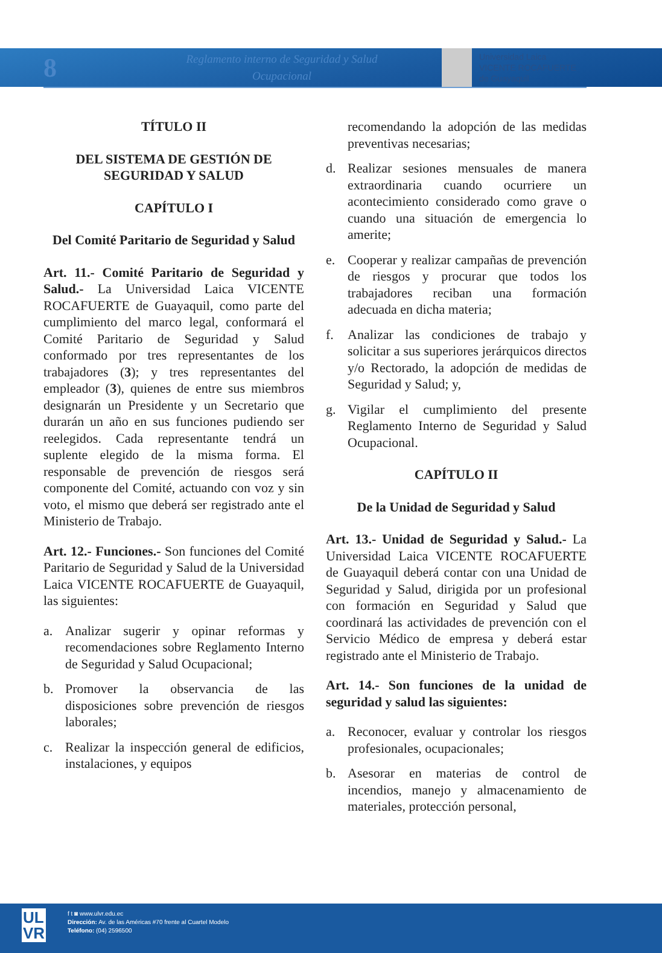8
Reglamento interno de Seguridad y Salud
Ocupacional
Universidad Laica
VICENTE ROCAFUERTE
de Guayaquil
TÍTULO II
DEL SISTEMA DE GESTIÓN DE SEGURIDAD Y SALUD
CAPÍTULO I
Del Comité Paritario de Seguridad y Salud
Art. 11.- Comité Paritario de Seguridad y Salud.- La Universidad Laica VICENTE ROCAFUERTE de Guayaquil, como parte del cumplimiento del marco legal, conformará el Comité Paritario de Seguridad y Salud conformado por tres representantes de los trabajadores (3); y tres representantes del empleador (3), quienes de entre sus miembros designarán un Presidente y un Secretario que durarán un año en sus funciones pudiendo ser reelegidos. Cada representante tendrá un suplente elegido de la misma forma. El responsable de prevención de riesgos será componente del Comité, actuando con voz y sin voto, el mismo que deberá ser registrado ante el Ministerio de Trabajo.
Art. 12.- Funciones.- Son funciones del Comité Paritario de Seguridad y Salud de la Universidad Laica VICENTE ROCAFUERTE de Guayaquil, las siguientes:
a. Analizar sugerir y opinar reformas y recomendaciones sobre Reglamento Interno de Seguridad y Salud Ocupacional;
b. Promover la observancia de las disposiciones sobre prevención de riesgos laborales;
c. Realizar la inspección general de edificios, instalaciones, y equipos
recomendando la adopción de las medidas preventivas necesarias;
d. Realizar sesiones mensuales de manera extraordinaria cuando ocurriere un acontecimiento considerado como grave o cuando una situación de emergencia lo amerite;
e. Cooperar y realizar campañas de prevención de riesgos y procurar que todos los trabajadores reciban una formación adecuada en dicha materia;
f. Analizar las condiciones de trabajo y solicitar a sus superiores jerárquicos directos y/o Rectorado, la adopción de medidas de Seguridad y Salud; y,
g. Vigilar el cumplimiento del presente Reglamento Interno de Seguridad y Salud Ocupacional.
CAPÍTULO II
De la Unidad de Seguridad y Salud
Art. 13.- Unidad de Seguridad y Salud.- La Universidad Laica VICENTE ROCAFUERTE de Guayaquil deberá contar con una Unidad de Seguridad y Salud, dirigida por un profesional con formación en Seguridad y Salud que coordinará las actividades de prevención con el Servicio Médico de empresa y deberá estar registrado ante el Ministerio de Trabajo.
Art. 14.- Son funciones de la unidad de seguridad y salud las siguientes:
a. Reconocer, evaluar y controlar los riesgos profesionales, ocupacionales;
b. Asesorar en materias de control de incendios, manejo y almacenamiento de materiales, protección personal,
UL
VR
f t ◙ www.ulvr.edu.ec
Dirección: Av. de las Américas #70 frente al Cuartel Modelo
Teléfono: (04) 2596500